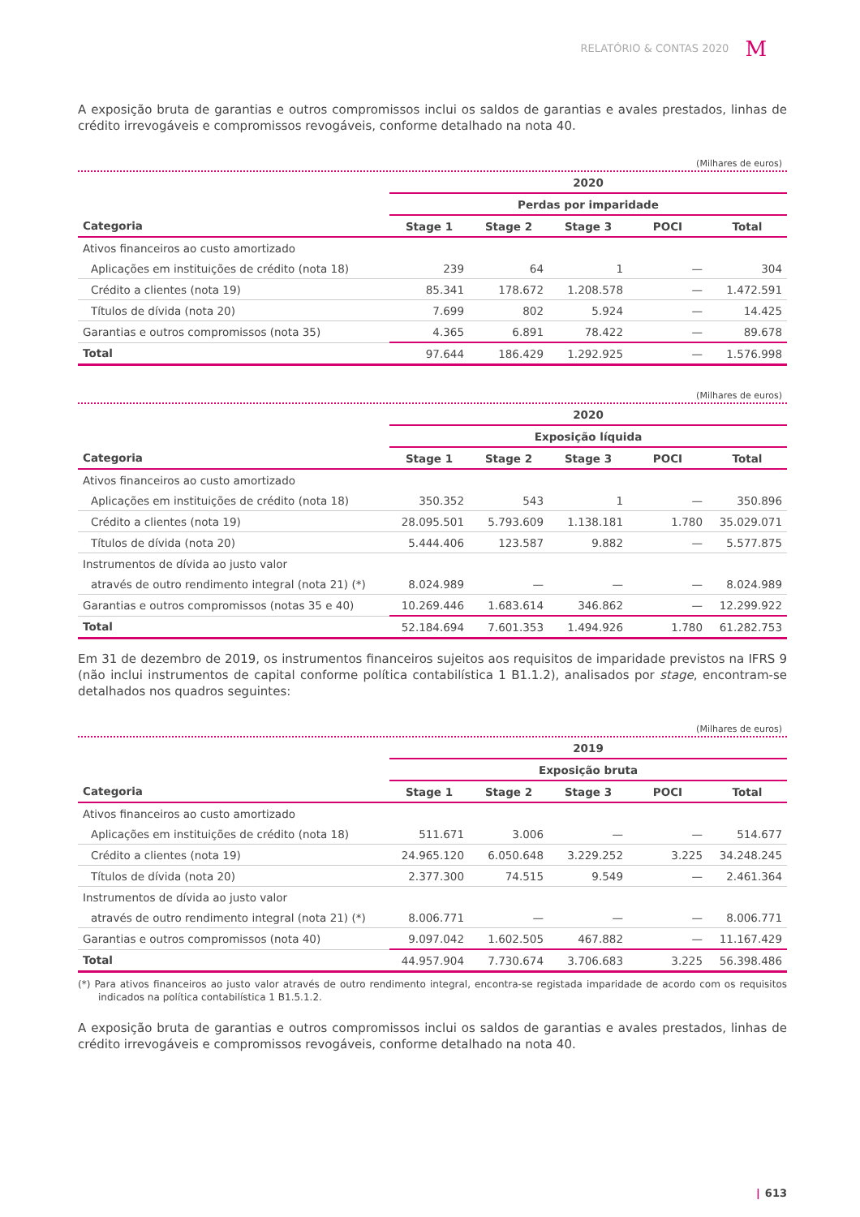RELATÓRIO & CONTAS 2020 M
A exposição bruta de garantias e outros compromissos inclui os saldos de garantias e avales prestados, linhas de crédito irrevogáveis e compromissos revogáveis, conforme detalhado na nota 40.
(Milhares de euros)
| | 2020 | | | | |
| --- | --- | --- | --- | --- | --- |
| | Perdas por imparidade | | | | |
| Categoria | Stage 1 | Stage 2 | Stage 3 | POCI | Total |
| Ativos financeiros ao custo amortizado | | | | | |
| Aplicações em instituições de crédito (nota 18) | 239 | 64 | 1 | — | 304 |
| Crédito a clientes (nota 19) | 85.341 | 178.672 | 1.208.578 | — | 1.472.591 |
| Títulos de dívida (nota 20) | 7.699 | 802 | 5.924 | — | 14.425 |
| Garantias e outros compromissos (nota 35) | 4.365 | 6.891 | 78.422 | — | 89.678 |
| Total | 97.644 | 186.429 | 1.292.925 | — | 1.576.998 |
(Milhares de euros)
| | 2020 | | | | |
| --- | --- | --- | --- | --- | --- |
| | Exposição líquida | | | | |
| Categoria | Stage 1 | Stage 2 | Stage 3 | POCI | Total |
| Ativos financeiros ao custo amortizado | | | | | |
| Aplicações em instituições de crédito (nota 18) | 350.352 | 543 | 1 | — | 350.896 |
| Crédito a clientes (nota 19) | 28.095.501 | 5.793.609 | 1.138.181 | 1.780 | 35.029.071 |
| Títulos de dívida (nota 20) | 5.444.406 | 123.587 | 9.882 | — | 5.577.875 |
| Instrumentos de dívida ao justo valor | | | | | |
| através de outro rendimento integral (nota 21) (*) | 8.024.989 | — | — | — | 8.024.989 |
| Garantias e outros compromissos (notas 35 e 40) | 10.269.446 | 1.683.614 | 346.862 | — | 12.299.922 |
| Total | 52.184.694 | 7.601.353 | 1.494.926 | 1.780 | 61.282.753 |
Em 31 de dezembro de 2019, os instrumentos financeiros sujeitos aos requisitos de imparidade previstos na IFRS 9 (não inclui instrumentos de capital conforme política contabilística 1 B1.1.2), analisados por stage, encontram-se detalhados nos quadros seguintes:
(Milhares de euros)
| | 2019 | | | | |
| --- | --- | --- | --- | --- | --- |
| | Exposição bruta | | | | |
| Categoria | Stage 1 | Stage 2 | Stage 3 | POCI | Total |
| Ativos financeiros ao custo amortizado | | | | | |
| Aplicações em instituições de crédito (nota 18) | 511.671 | 3.006 | — | — | 514.677 |
| Crédito a clientes (nota 19) | 24.965.120 | 6.050.648 | 3.229.252 | 3.225 | 34.248.245 |
| Títulos de dívida (nota 20) | 2.377.300 | 74.515 | 9.549 | — | 2.461.364 |
| Instrumentos de dívida ao justo valor | | | | | |
| através de outro rendimento integral (nota 21) (*) | 8.006.771 | — | — | — | 8.006.771 |
| Garantias e outros compromissos (nota 40) | 9.097.042 | 1.602.505 | 467.882 | — | 11.167.429 |
| Total | 44.957.904 | 7.730.674 | 3.706.683 | 3.225 | 56.398.486 |
(*) Para ativos financeiros ao justo valor através de outro rendimento integral, encontra-se registada imparidade de acordo com os requisitos indicados na política contabilística 1 B1.5.1.2.
A exposição bruta de garantias e outros compromissos inclui os saldos de garantias e avales prestados, linhas de crédito irrevogáveis e compromissos revogáveis, conforme detalhado na nota 40.
| 613